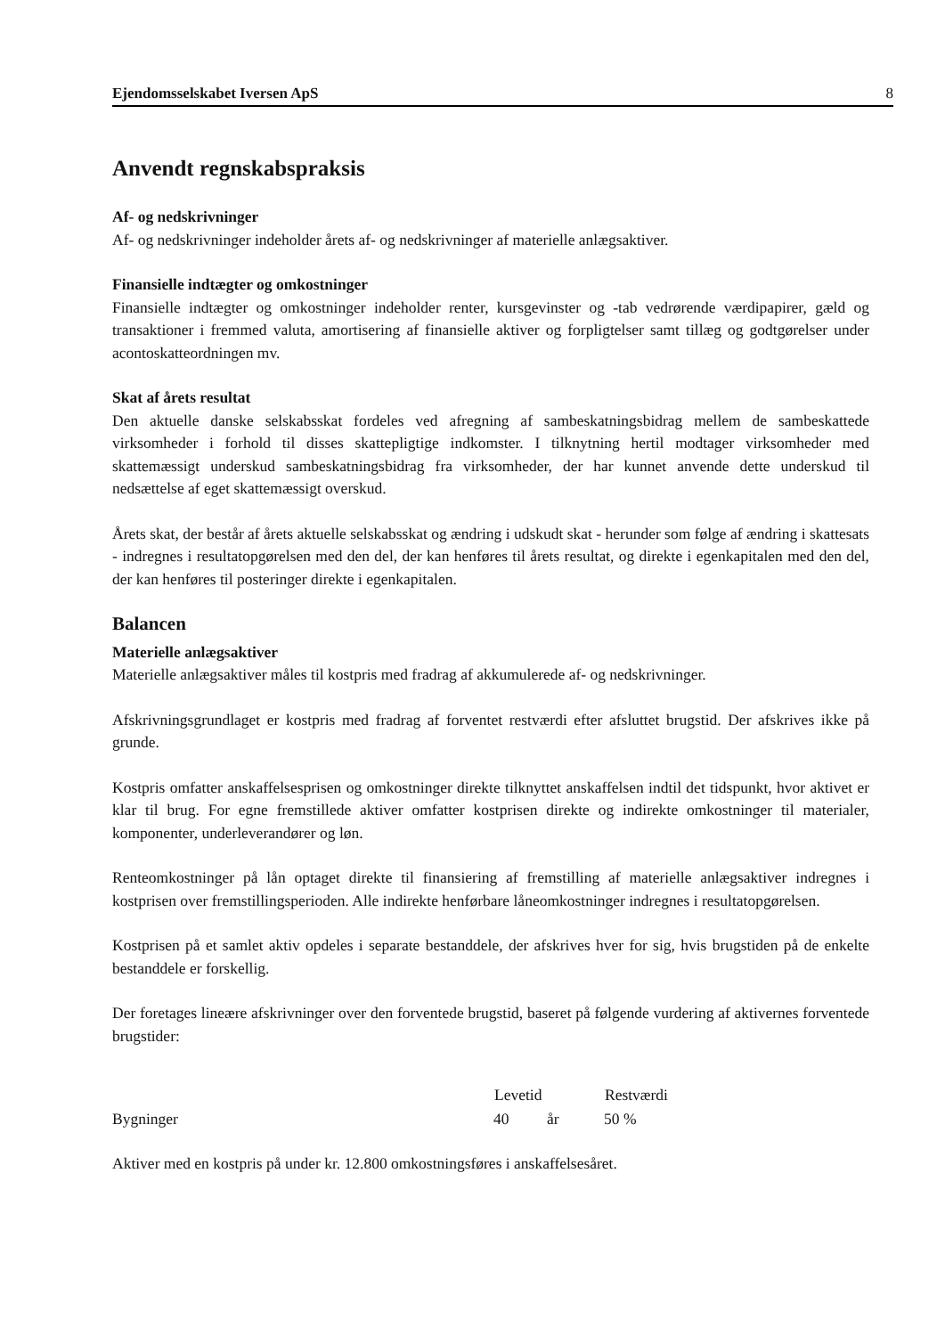Ejendomsselskabet Iversen ApS 8
Anvendt regnskabspraksis
Af- og nedskrivninger
Af- og nedskrivninger indeholder årets af- og nedskrivninger af materielle anlægsaktiver.
Finansielle indtægter og omkostninger
Finansielle indtægter og omkostninger indeholder renter, kursgevinster og -tab vedrørende værdipapirer, gæld og transaktioner i fremmed valuta, amortisering af finansielle aktiver og forpligtelser samt tillæg og godtgørelser under acontoskatteordningen mv.
Skat af årets resultat
Den aktuelle danske selskabsskat fordeles ved afregning af sambeskatningsbidrag mellem de sambeskattede virksomheder i forhold til disses skattepligtige indkomster. I tilknytning hertil modtager virksomheder med skattemæssigt underskud sambeskatningsbidrag fra virksomheder, der har kunnet anvende dette underskud til nedsættelse af eget skattemæssigt overskud.
Årets skat, der består af årets aktuelle selskabsskat og ændring i udskudt skat - herunder som følge af ændring i skattesats - indregnes i resultatopgørelsen med den del, der kan henføres til årets resultat, og direkte i egenkapitalen med den del, der kan henføres til posteringer direkte i egenkapitalen.
Balancen
Materielle anlægsaktiver
Materielle anlægsaktiver måles til kostpris med fradrag af akkumulerede af- og nedskrivninger.
Afskrivningsgrundlaget er kostpris med fradrag af forventet restværdi efter afsluttet brugstid. Der afskrives ikke på grunde.
Kostpris omfatter anskaffelsesprisen og omkostninger direkte tilknyttet anskaffelsen indtil det tidspunkt, hvor aktivet er klar til brug. For egne fremstillede aktiver omfatter kostprisen direkte og indirekte omkost­ninger til materialer, komponenter, underleverandører og løn.
Renteomkostninger på lån optaget direkte til finansiering af fremstilling af materielle anlægsaktiver ind­regnes i kostprisen over fremstillingsperioden. Alle indirekte henførbare låneomkostninger indregnes i resultatopgørelsen.
Kostprisen på et samlet aktiv opdeles i separate bestanddele, der afskrives hver for sig, hvis brugstiden på de enkelte bestanddele er forskellig.
Der foretages lineære afskrivninger over den forventede brugstid, baseret på følgende vurdering af aktivernes forventede brugstider:
| | Levetid | | Restværdi |
| --- | --- | --- | --- |
| Bygninger | 40 | år | 50 % |
Aktiver med en kostpris på under kr. 12.800 omkostningsføres i anskaffelsesåret.